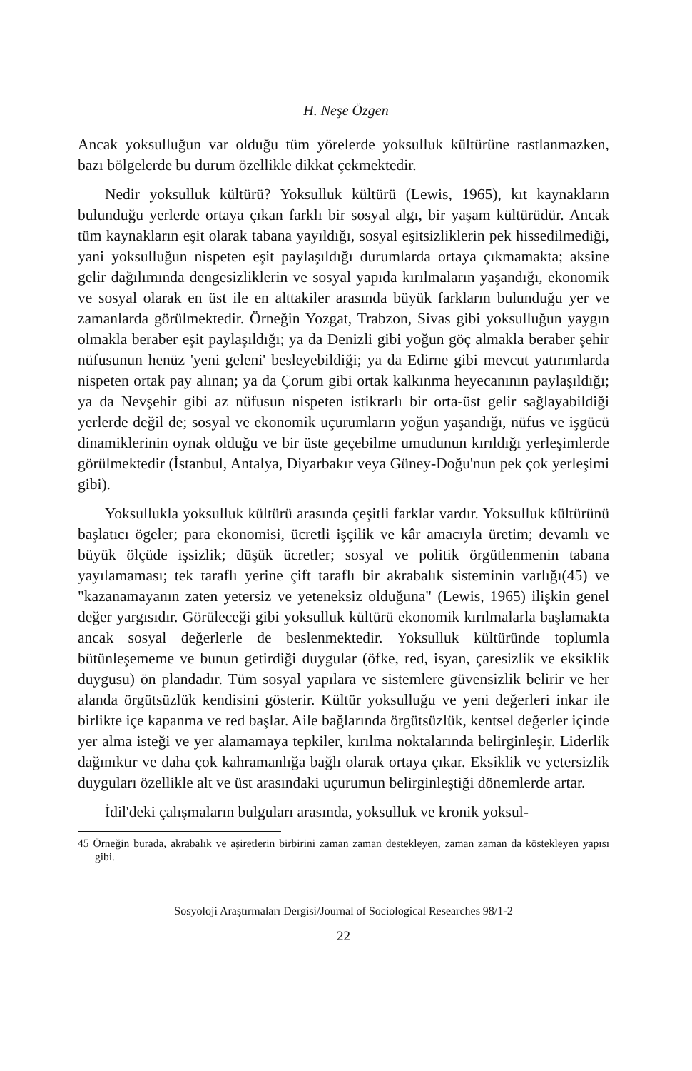H. Neşe Özgen
Ancak yoksulluğun var olduğu tüm yörelerde yoksulluk kültürüne rastlanmazken, bazı bölgelerde bu durum özellikle dikkat çekmektedir.
Nedir yoksulluk kültürü? Yoksulluk kültürü (Lewis, 1965), kıt kaynakların bulunduğu yerlerde ortaya çıkan farklı bir sosyal algı, bir yaşam kültürüdür. Ancak tüm kaynakların eşit olarak tabana yayıldığı, sosyal eşitsizliklerin pek hissedilmediği, yani yoksulluğun nispeten eşit paylaşıldığı durumlarda ortaya çıkmamakta; aksine gelir dağılımında dengesizliklerin ve sosyal yapıda kırılmaların yaşandığı, ekonomik ve sosyal olarak en üst ile en alttakiler arasında büyük farkların bulunduğu yer ve zamanlarda görülmektedir. Örneğin Yozgat, Trabzon, Sivas gibi yoksulluğun yaygın olmakla beraber eşit paylaşıldığı; ya da Denizli gibi yoğun göç almakla beraber şehir nüfusunun henüz 'yeni geleni' besleyebildiği; ya da Edirne gibi mevcut yatırımlarda nispeten ortak pay alınan; ya da Çorum gibi ortak kalkınma heyecanının paylaşıldığı; ya da Nevşehir gibi az nüfusun nispeten istikrarlı bir orta-üst gelir sağlayabildiği yerlerde değil de; sosyal ve ekonomik uçurumların yoğun yaşandığı, nüfus ve işgücü dinamiklerinin oynak olduğu ve bir üste geçebilme umudunun kırıldığı yerleşimlerde görülmektedir (İstanbul, Antalya, Diyarbakır veya Güney-Doğu'nun pek çok yerleşimi gibi).
Yoksullukla yoksulluk kültürü arasında çeşitli farklar vardır. Yoksulluk kültürünü başlatıcı ögeler; para ekonomisi, ücretli işçilik ve kâr amacıyla üretim; devamlı ve büyük ölçüde işsizlik; düşük ücretler; sosyal ve politik örgütlenmenin tabana yayılamaması; tek taraflı yerine çift taraflı bir akrabalık sisteminin varlığı(45) ve "kazanamayanın zaten yetersiz ve yeteneksiz olduğuna" (Lewis, 1965) ilişkin genel değer yargısıdır. Görüleceği gibi yoksulluk kültürü ekonomik kırılmalarla başlamakta ancak sosyal değerlerle de beslenmektedir. Yoksulluk kültüründe toplumla bütünleşememe ve bunun getirdiği duygular (öfke, red, isyan, çaresizlik ve eksiklik duygusu) ön plandadır. Tüm sosyal yapılara ve sistemlere güvensizlik belirir ve her alanda örgütsüzlük kendisini gösterir. Kültür yoksulluğu ve yeni değerleri inkar ile birlikte içe kapanma ve red başlar. Aile bağlarında örgütsüzlük, kentsel değerler içinde yer alma isteği ve yer alamamaya tepkiler, kırılma noktalarında belirginleşir. Liderlik dağınıktır ve daha çok kahramanlığa bağlı olarak ortaya çıkar. Eksiklik ve yetersizlik duyguları özellikle alt ve üst arasındaki uçurumun belirginleştiği dönemlerde artar.
İdil'deki çalışmaların bulguları arasında, yoksulluk ve kronik yoksul-
45 Örneğin burada, akrabalık ve aşiretlerin birbirini zaman zaman destekleyen, zaman zaman da köstekleyen yapısı gibi.
Sosyoloji Araştırmaları Dergisi/Journal of Sociological Researches 98/1-2
22